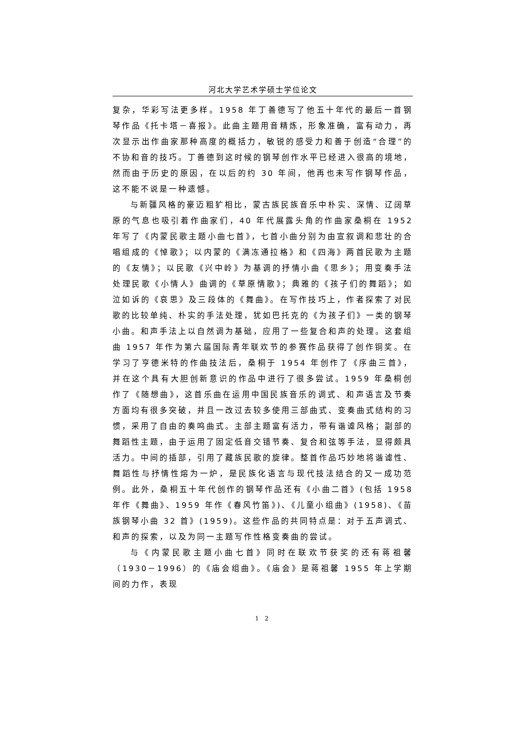河北大学艺术学硕士学位论文
复杂，华彩写法更多样。1958 年丁善德写了他五十年代的最后一首钢琴作品《托卡塔－喜报》。此曲主题用音精炼，形象准确，富有动力，再次显示出作曲家那种高度的概括力，敏锐的感受力和善于创造“合理”的不协和音的技巧。丁善德到这时候的钢琴创作水平已经进入很高的境地，然而由于历史的原因，在以后的约 30 年间，他再也未写作钢琴作品，这不能不说是一种遗憾。
与新疆风格的豪迈粗犷相比，蒙古族民族音乐中朴实、深情、辽阔草原的气息也吸引着作曲家们，40 年代展露头角的作曲家桑桐在 1952 年写了《内蒙民歌主题小曲七首》，七首小曲分别为由宣叙调和悲壮的合唱组成的《悼歌》；以内蒙的《满冻通拉格》和《四海》两首民歌为主题的《友情》；以民歌《兴中岭》为基调的抒情小曲《思乡》；用变奏手法处理民歌《小情人》曲调的《草原情歌》；典雅的《孩子们的舞蹈》；如泣如诉的《哀思》及三段体的《舞曲》。在写作技巧上，作者探索了对民歌的比较单纯、朴实的手法处理，犹如巴托克的《为孩子们》一类的钢琴小曲。和声手法上以自然调为基础，应用了一些复合和声的处理。这套组曲 1957 年作为第六届国际青年联欢节的参赛作品获得了创作铜奖。在学习了亨德米特的作曲技法后，桑桐于 1954 年创作了《序曲三首》，并在这个具有大胆创新意识的作品中进行了很多尝试。1959 年桑桐创作了《随想曲》，这首乐曲在运用中国民族音乐的调式、和声语言及节奏方面均有很多突破，并且一改过去较多使用三部曲式、变奏曲式结构的习惯，采用了自由的奏鸣曲式。主部主题富有活力，带有谐谑风格；副部的舞蹈性主题，由于运用了固定低音交错节奏、复合和弦等手法，显得颇具活力。中间的插部，引用了藏族民歌的旋律。整首作品巧妙地将谐谑性、舞蹈性与抒情性熔为一炉，是民族化语言与现代技法结合的又一成功范例。此外，桑桐五十年代创作的钢琴作品还有《小曲二首》(包括 1958 年作《舞曲》、1959 年作《春风竹笛》)、《儿童小组曲》(1958)、《苗族钢琴小曲 32 首》(1959)。这些作品的共同特点是：对于五声调式、和声的探索，以及为同一主题写作性格变奏曲的尝试。
与《内蒙民歌主题小曲七首》同时在联欢节获奖的还有蒋祖馨（1930－1996）的《庙会组曲》。《庙会》是蒋祖馨 1955 年上学期间的力作，表现
1 2